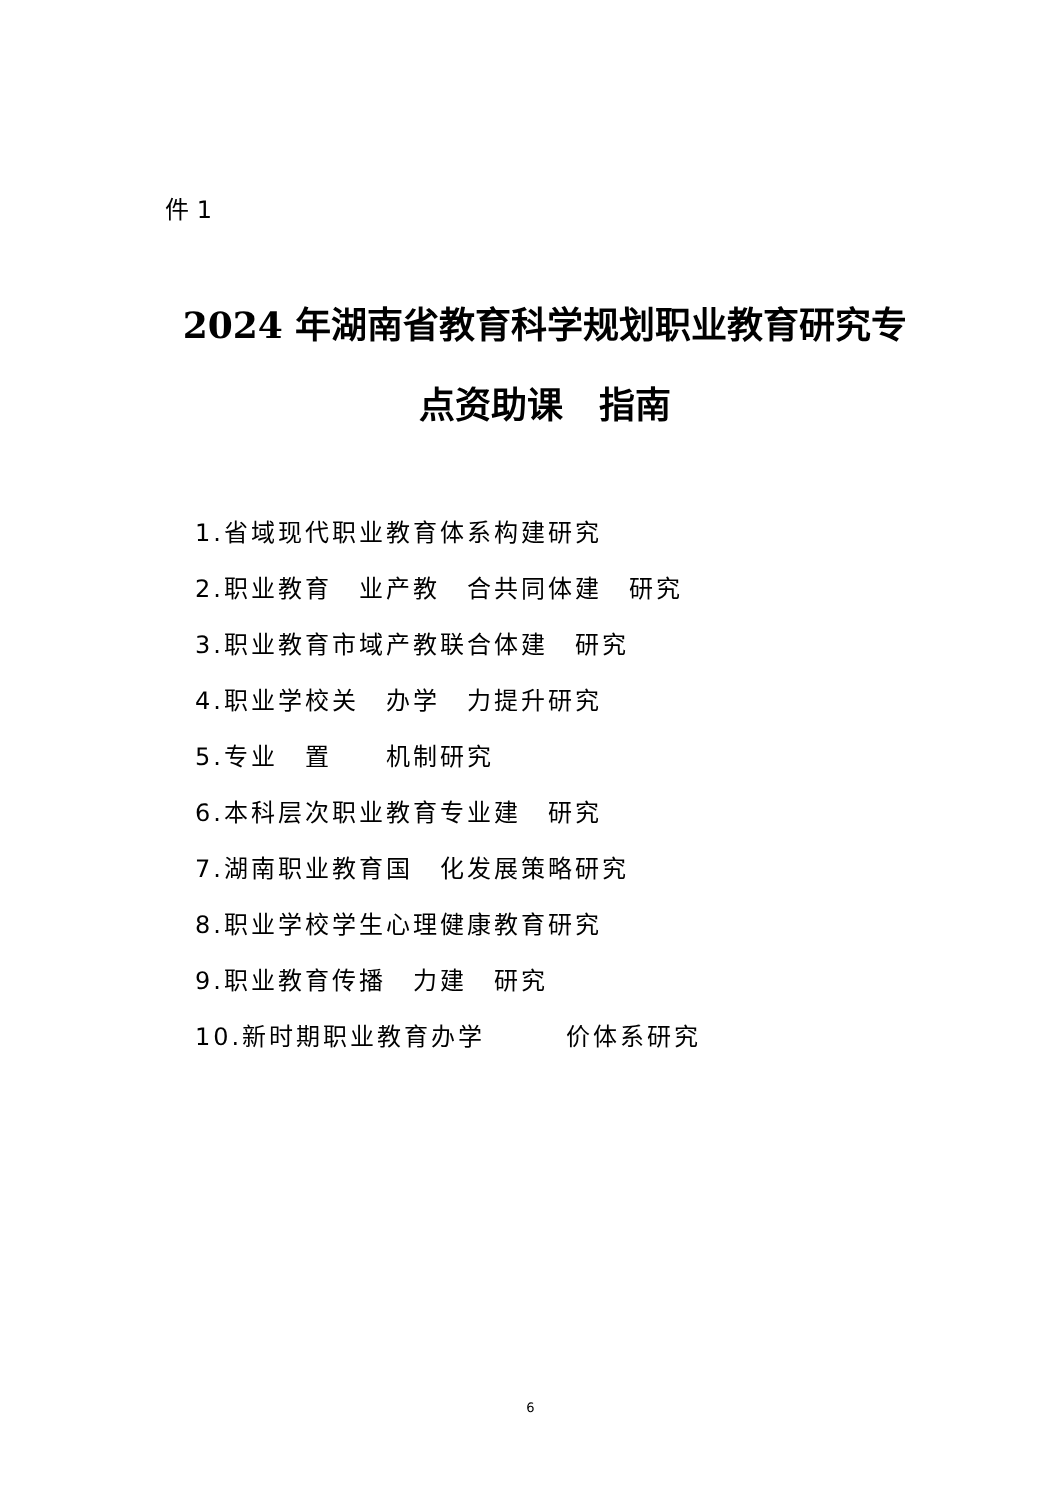件 1
2024 年湖南省教育科学规划职业教育研究专
点资助课　指南
1.省域现代职业教育体系构建研究
2.职业教育　业产教　合共同体建　研究
3.职业教育市域产教联合体建　研究
4.职业学校关　办学　力提升研究
5.专业　置　　机制研究
6.本科层次职业教育专业建　研究
7.湖南职业教育国　化发展策略研究
8.职业学校学生心理健康教育研究
9.职业教育传播　力建　研究
10.新时期职业教育办学　　　价体系研究
6